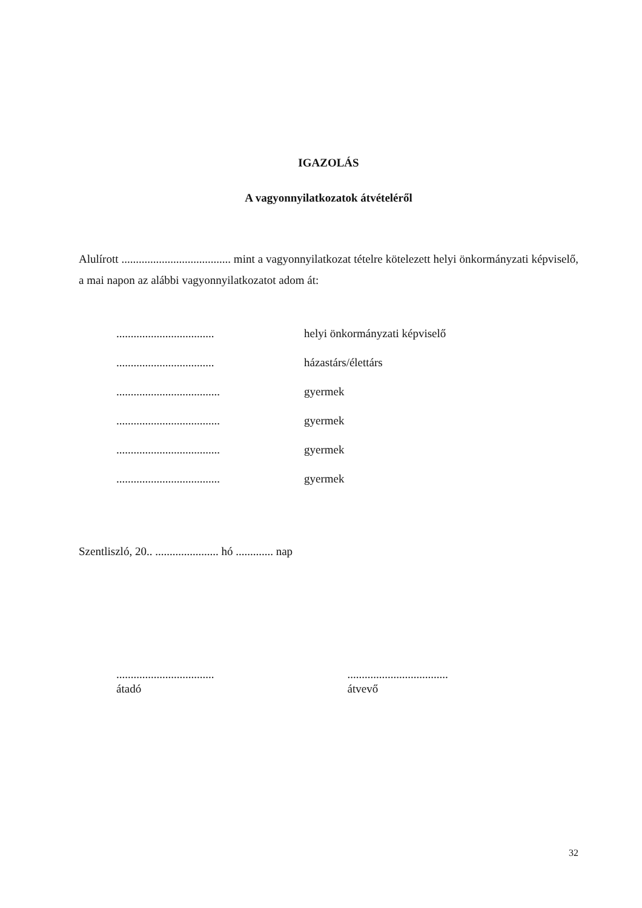IGAZOLÁS
A vagyonnyilatkozatok átvételéről
Alulírott ...................................... mint a vagyonnyilatkozat tételre kötelezett helyi önkormányzati képviselő, a mai napon az alábbi vagyonnyilatkozatot adom át:
.................................. helyi önkormányzati képviselő
.................................. házastárs/élettárs
.................................... gyermek
.................................... gyermek
.................................... gyermek
.................................... gyermek
Szentliszló, 20.. ...................... hó ............. nap
..................................
átadó
...................................
átvevő
32